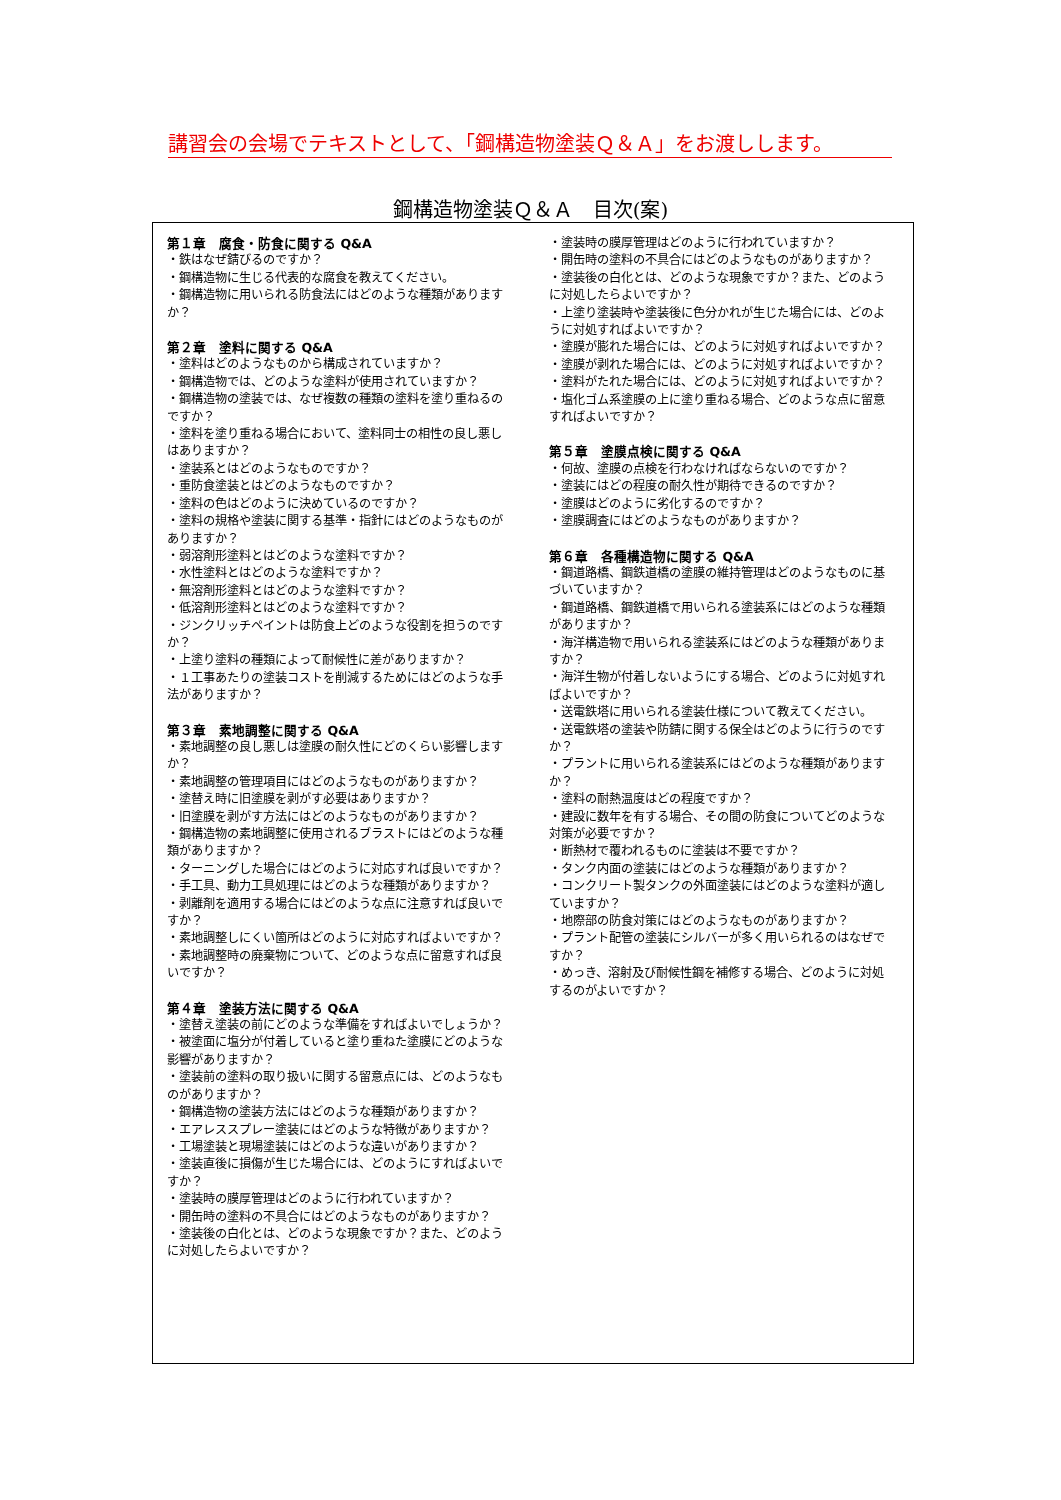講習会の会場でテキストとして、「鋼構造物塗装Ｑ＆Ａ」をお渡しします。
鋼構造物塗装Ｑ＆Ａ　目次(案)
第１章　腐食・防食に関する Q&A
・鉄はなぜ錆びるのですか？
・鋼構造物に生じる代表的な腐食を教えてください。
・鋼構造物に用いられる防食法にはどのような種類がありますか？
第２章　塗料に関する Q&A
・塗料はどのようなものから構成されていますか？
・鋼構造物では、どのような塗料が使用されていますか？
・鋼構造物の塗装では、なぜ複数の種類の塗料を塗り重ねるのですか？
・塗料を塗り重ねる場合において、塗料同士の相性の良し悪しはありますか？
・塗装系とはどのようなものですか？
・重防食塗装とはどのようなものですか？
・塗料の色はどのように決めているのですか？
・塗料の規格や塗装に関する基準・指針にはどのようなものがありますか？
・弱溶剤形塗料とはどのような塗料ですか？
・水性塗料とはどのような塗料ですか？
・無溶剤形塗料とはどのような塗料ですか？
・低溶剤形塗料とはどのような塗料ですか？
・ジンクリッチペイントは防食上どのような役割を担うのですか？
・上塗り塗料の種類によって耐候性に差がありますか？
・１工事あたりの塗装コストを削減するためにはどのような手法がありますか？
第３章　素地調整に関する Q&A
・素地調整の良し悪しは塗膜の耐久性にどのくらい影響しますか？
・素地調整の管理項目にはどのようなものがありますか？
・塗替え時に旧塗膜を剥がす必要はありますか？
・旧塗膜を剥がす方法にはどのようなものがありますか？
・鋼構造物の素地調整に使用されるブラストにはどのような種類がありますか？
・ターニングした場合にはどのように対応すれば良いですか？
・手工具、動力工具処理にはどのような種類がありますか？
・剥離剤を適用する場合にはどのような点に注意すれば良いですか？
・素地調整しにくい箇所はどのように対応すればよいですか？
・素地調整時の廃棄物について、どのような点に留意すれば良いですか？
第４章　塗装方法に関する Q&A
・塗替え塗装の前にどのような準備をすればよいでしょうか？
・被塗面に塩分が付着していると塗り重ねた塗膜にどのような影響がありますか？
・塗装前の塗料の取り扱いに関する留意点には、どのようなものがありますか？
・鋼構造物の塗装方法にはどのような種類がありますか？
・エアレススプレー塗装にはどのような特徴がありますか？
・工場塗装と現場塗装にはどのような違いがありますか？
・塗装直後に損傷が生じた場合には、どのようにすればよいですか？
・塗装時の膜厚管理はどのように行われていますか？
・開缶時の塗料の不具合にはどのようなものがありますか？
・塗装後の白化とは、どのような現象ですか？また、どのように対処したらよいですか？
・塗装時の膜厚管理はどのように行われていますか？
・開缶時の塗料の不具合にはどのようなものがありますか？
・塗装後の白化とは、どのような現象ですか？また、どのように対処したらよいですか？
・上塗り塗装時や塗装後に色分かれが生じた場合には、どのように対処すればよいですか？
・塗膜が膨れた場合には、どのように対処すればよいですか？
・塗膜が剥れた場合には、どのように対処すればよいですか？
・塗料がたれた場合には、どのように対処すればよいですか？
・塩化ゴム系塗膜の上に塗り重ねる場合、どのような点に留意すればよいですか？
第５章　塗膜点検に関する Q&A
・何故、塗膜の点検を行わなければならないのですか？
・塗装にはどの程度の耐久性が期待できるのですか？
・塗膜はどのように劣化するのですか？
・塗膜調査にはどのようなものがありますか？
第６章　各種構造物に関する Q&A
・鋼道路橋、鋼鉄道橋の塗膜の維持管理はどのようなものに基づいていますか？
・鋼道路橋、鋼鉄道橋で用いられる塗装系にはどのような種類がありますか？
・海洋構造物で用いられる塗装系にはどのような種類がありますか？
・海洋生物が付着しないようにする場合、どのように対処すればよいですか？
・送電鉄塔に用いられる塗装仕様について教えてください。
・送電鉄塔の塗装や防錆に関する保全はどのように行うのですか？
・プラントに用いられる塗装系にはどのような種類がありますか？
・塗料の耐熱温度はどの程度ですか？
・建設に数年を有する場合、その間の防食についてどのような対策が必要ですか？
・断熱材で覆われるものに塗装は不要ですか？
・タンク内面の塗装にはどのような種類がありますか？
・コンクリート製タンクの外面塗装にはどのような塗料が適していますか？
・地際部の防食対策にはどのようなものがありますか？
・プラント配管の塗装にシルバーが多く用いられるのはなぜですか？
・めっき、溶射及び耐候性鋼を補修する場合、どのように対処するのがよいですか？